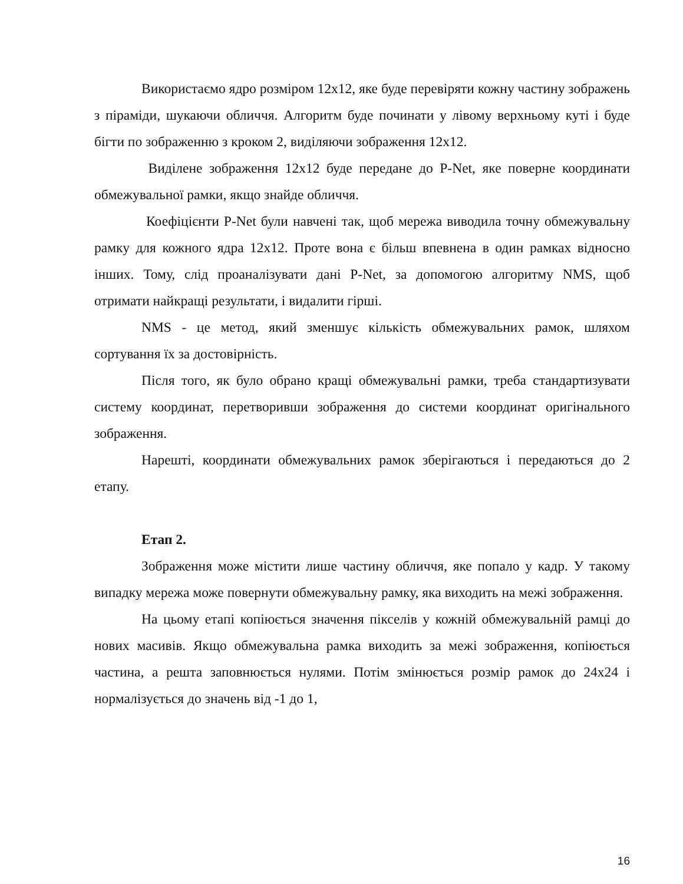Використаємо ядро розміром 12x12, яке буде перевіряти кожну частину зображень з піраміди, шукаючи обличчя. Алгоритм буде починати у лівому верхньому куті і буде бігти по зображенню з кроком 2, виділяючи зображення 12x12.
Виділене зображення 12x12 буде передане до P-Net, яке поверне координати обмежувальної рамки, якщо знайде обличчя.
Коефіцієнти P-Net були навчені так, щоб мережа виводила точну обмежувальну рамку для кожного ядра 12x12. Проте вона є більш впевнена в один рамках відносно інших. Тому, слід проаналізувати дані P-Net, за допомогою алгоритму NMS, щоб отримати найкращі результати, і видалити гірші.
NMS - це метод, який зменшує кількість обмежувальних рамок, шляхом сортування їх за достовірність.
Після того, як було обрано кращі обмежувальні рамки, треба стандартизувати систему координат, перетворивши зображення до системи координат оригінального зображення.
Нарешті, координати обмежувальних рамок зберігаються і передаються до 2 етапу.
Етап 2.
Зображення може містити лише частину обличчя, яке попало у кадр. У такому випадку мережа може повернути обмежувальну рамку, яка виходить на межі зображення.
На цьому етапі копіюється значення пікселів у кожній обмежувальній рамці до нових масивів. Якщо обмежувальна рамка виходить за межі зображення, копіюється частина, а решта заповнюється нулями. Потім змінюється розмір рамок до 24x24 і нормалізується до значень від -1 до 1,
16